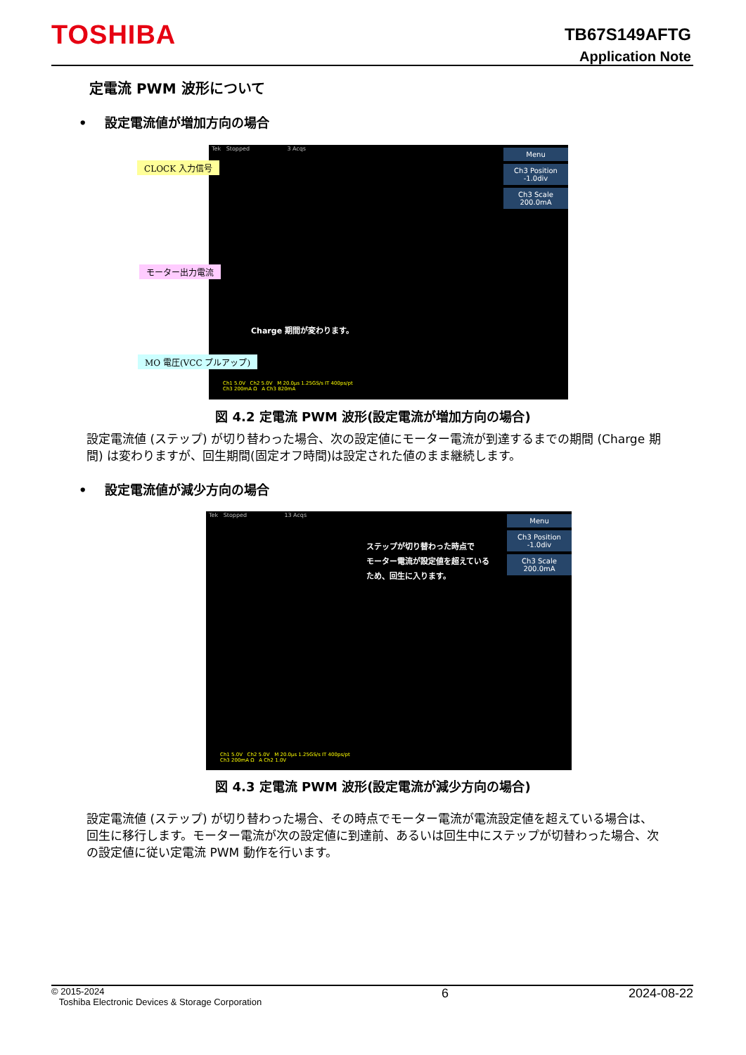TOSHIBA
TB67S149AFTG
Application Note
定電流 PWM 波形について
• 設定電流値が増加方向の場合
Tek Stopped 3 Acqs
Menu
Ch3 Position
-1.0div
Ch3 Scale
200.0mA
Charge 期間が変わります。
Ch1 5.0V Ch2 5.0V M 20.0µs 1.25GS/s IT 400ps/pt
Ch3 200mA Ω A Ch3 820mA
CLOCK 入力信号
モーター出力電流
MO 電圧(VCC プルアップ)
図 4.2 定電流 PWM 波形(設定電流が増加方向の場合)
設定電流値 (ステップ) が切り替わった場合、次の設定値にモーター電流が到達するまでの期間 (Charge 期間) は変わりますが、回生期間(固定オフ時間)は設定された値のまま継続します。
• 設定電流値が減少方向の場合
Tek Stopped 13 Acqs
Menu
Ch3 Position
-1.0div
Ch3 Scale
200.0mA
ステップが切り替わった時点で
モーター電流が設定値を超えている
ため、回生に入ります。
Ch1 5.0V Ch2 5.0V M 20.0µs 1.25GS/s IT 400ps/pt
Ch3 200mA Ω A Ch2 1.0V
図 4.3 定電流 PWM 波形(設定電流が減少方向の場合)
設定電流値 (ステップ) が切り替わった場合、その時点でモーター電流が電流設定値を超えている場合は、回生に移行します。モーター電流が次の設定値に到達前、あるいは回生中にステップが切替わった場合、次の設定値に従い定電流 PWM 動作を行います。
© 2015-2024
Toshiba Electronic Devices & Storage Corporation
6 2024-08-22